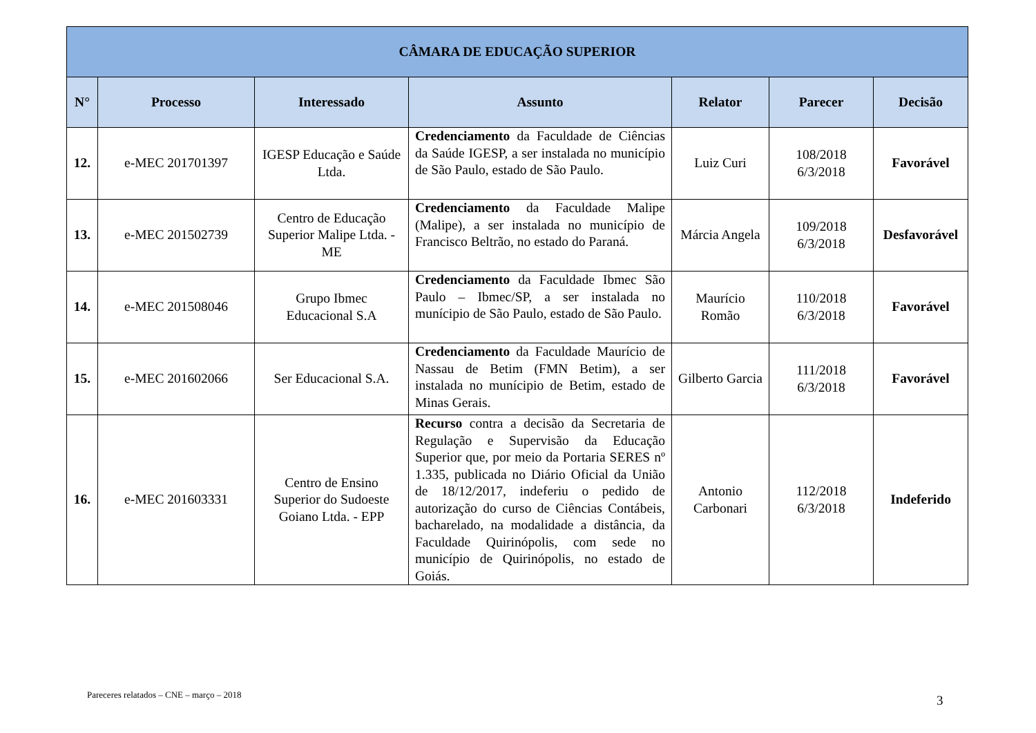| CÂMARA DE EDUCAÇÃO SUPERIOR | | | | | | |
| --- | --- | --- | --- | --- | --- | --- |
| N° | Processo | Interessado | Assunto | Relator | Parecer | Decisão |
| 12. | e-MEC 201701397 | IGESP Educação e Saúde Ltda. | Credenciamento da Faculdade de Ciências da Saúde IGESP, a ser instalada no município de São Paulo, estado de São Paulo. | Luiz Curi | 108/2018 6/3/2018 | Favorável |
| 13. | e-MEC 201502739 | Centro de Educação Superior Malipe Ltda. - ME | Credenciamento da Faculdade Malipe (Malipe), a ser instalada no município de Francisco Beltrão, no estado do Paraná. | Márcia Angela | 109/2018 6/3/2018 | Desfavorável |
| 14. | e-MEC 201508046 | Grupo Ibmec Educacional S.A | Credenciamento da Faculdade Ibmec São Paulo – Ibmec/SP, a ser instalada no munícipio de São Paulo, estado de São Paulo. | Maurício Romão | 110/2018 6/3/2018 | Favorável |
| 15. | e-MEC 201602066 | Ser Educacional S.A. | Credenciamento da Faculdade Maurício de Nassau de Betim (FMN Betim), a ser instalada no munícipio de Betim, estado de Minas Gerais. | Gilberto Garcia | 111/2018 6/3/2018 | Favorável |
| 16. | e-MEC 201603331 | Centro de Ensino Superior do Sudoeste Goiano Ltda. - EPP | Recurso contra a decisão da Secretaria de Regulação e Supervisão da Educação Superior que, por meio da Portaria SERES nº 1.335, publicada no Diário Oficial da União de 18/12/2017, indeferiu o pedido de autorização do curso de Ciências Contábeis, bacharelado, na modalidade a distância, da Faculdade Quirinópolis, com sede no município de Quirinópolis, no estado de Goiás. | Antonio Carbonari | 112/2018 6/3/2018 | Indeferido |
Pareceres relatados – CNE – março – 2018
3